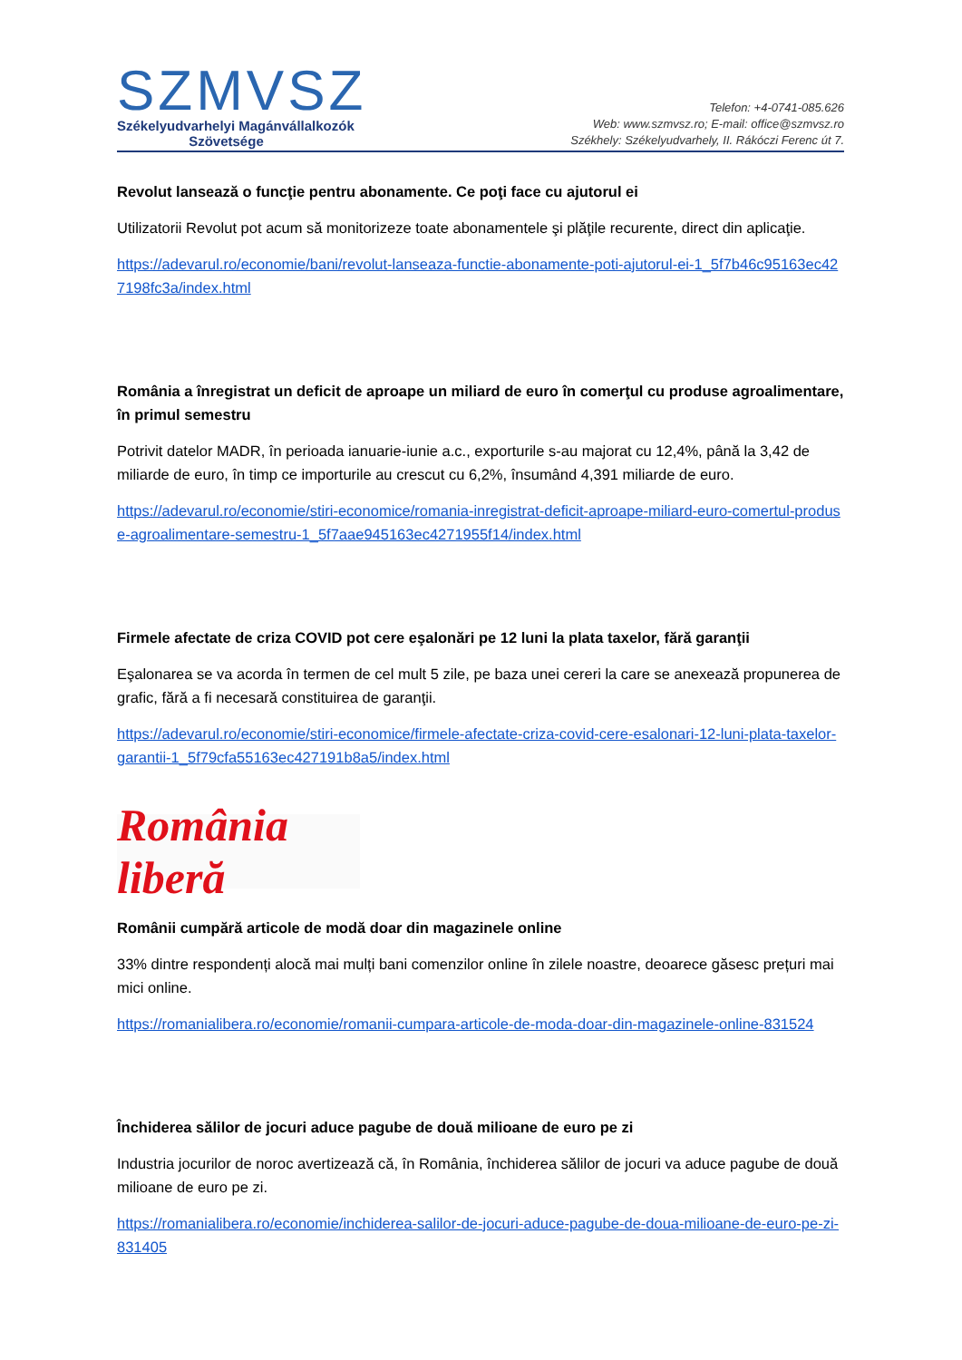SZMVSZ
Székelyudvarhelyi Magánvállalkozók
Szövetsége
Telefon: +4-0741-085.626
Web: www.szmvsz.ro; E-mail: office@szmvsz.ro
Székhely: Székelyudvarhely, II. Rákóczi Ferenc út 7.
Revolut lansează o funcţie pentru abonamente. Ce poţi face cu ajutorul ei
Utilizatorii Revolut pot acum să monitorizeze toate abonamentele şi plăţile recurente, direct din aplicaţie.
https://adevarul.ro/economie/bani/revolut-lanseaza-functie-abonamente-poti-ajutorul-ei-1_5f7b46c95163ec427198fc3a/index.html
România a înregistrat un deficit de aproape un miliard de euro în comerţul cu produse agroalimentare, în primul semestru
Potrivit datelor MADR, în perioada ianuarie-iunie a.c., exporturile s-au majorat cu 12,4%, până la 3,42 de miliarde de euro, în timp ce importurile au crescut cu 6,2%, însumând 4,391 miliarde de euro.
https://adevarul.ro/economie/stiri-economice/romania-inregistrat-deficit-aproape-miliard-euro-comertul-produse-agroalimentare-semestru-1_5f7aae945163ec4271955f14/index.html
Firmele afectate de criza COVID pot cere eşalonări pe 12 luni la plata taxelor, fără garanţii
Eşalonarea se va acorda în termen de cel mult 5 zile, pe baza unei cereri la care se anexează propunerea de grafic, fără a fi necesară constituirea de garanţii.
https://adevarul.ro/economie/stiri-economice/firmele-afectate-criza-covid-cere-esalonari-12-luni-plata-taxelor-garantii-1_5f79cfa55163ec427191b8a5/index.html
România liberă
Românii cumpără articole de modă doar din magazinele online
33% dintre respondenți alocă mai mulți bani comenzilor online în zilele noastre, deoarece găsesc prețuri mai mici online.
https://romanialibera.ro/economie/romanii-cumpara-articole-de-moda-doar-din-magazinele-online-831524
Închiderea sălilor de jocuri aduce pagube de două milioane de euro pe zi
Industria jocurilor de noroc avertizează că, în România, închiderea sălilor de jocuri va aduce pagube de două milioane de euro pe zi.
https://romanialibera.ro/economie/inchiderea-salilor-de-jocuri-aduce-pagube-de-doua-milioane-de-euro-pe-zi-831405